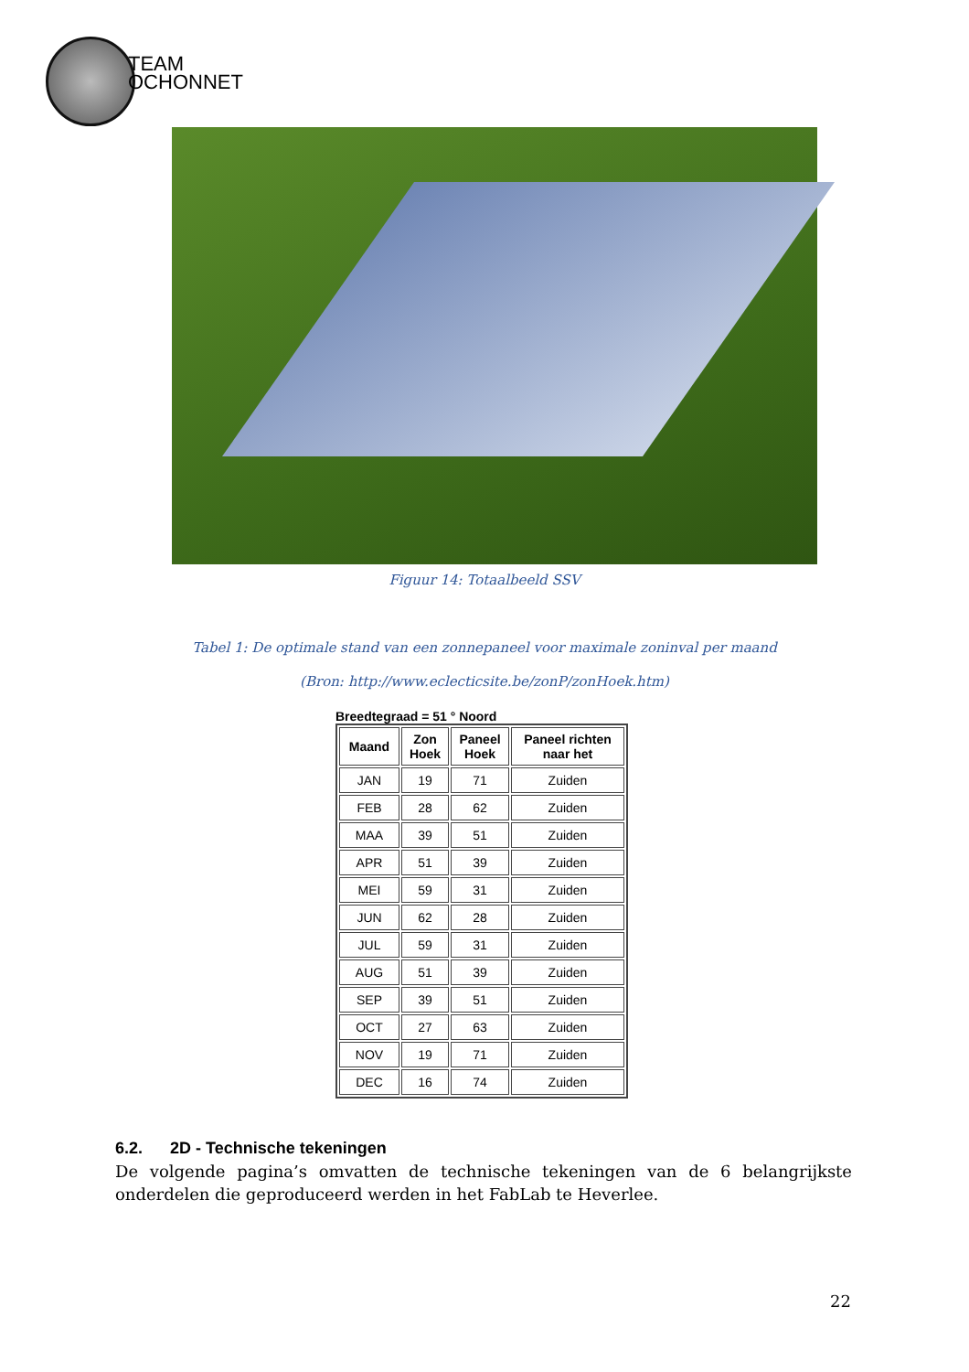TEAM
OCHONNET
Figuur 14: Totaalbeeld SSV
Tabel 1: De optimale stand van een zonnepaneel voor maximale zoninval per maand
(Bron: http://www.eclecticsite.be/zonP/zonHoek.htm)
Breedtegraad = 51 ° Noord
| Maand | Zon Hoek | Paneel Hoek | Paneel richten naar het |
| --- | --- | --- | --- |
| JAN | 19 | 71 | Zuiden |
| FEB | 28 | 62 | Zuiden |
| MAA | 39 | 51 | Zuiden |
| APR | 51 | 39 | Zuiden |
| MEI | 59 | 31 | Zuiden |
| JUN | 62 | 28 | Zuiden |
| JUL | 59 | 31 | Zuiden |
| AUG | 51 | 39 | Zuiden |
| SEP | 39 | 51 | Zuiden |
| OCT | 27 | 63 | Zuiden |
| NOV | 19 | 71 | Zuiden |
| DEC | 16 | 74 | Zuiden |
6.2. 2D - Technische tekeningen
De volgende pagina’s omvatten de technische tekeningen van de 6 belangrijkste onderdelen die geproduceerd werden in het FabLab te Heverlee.
22